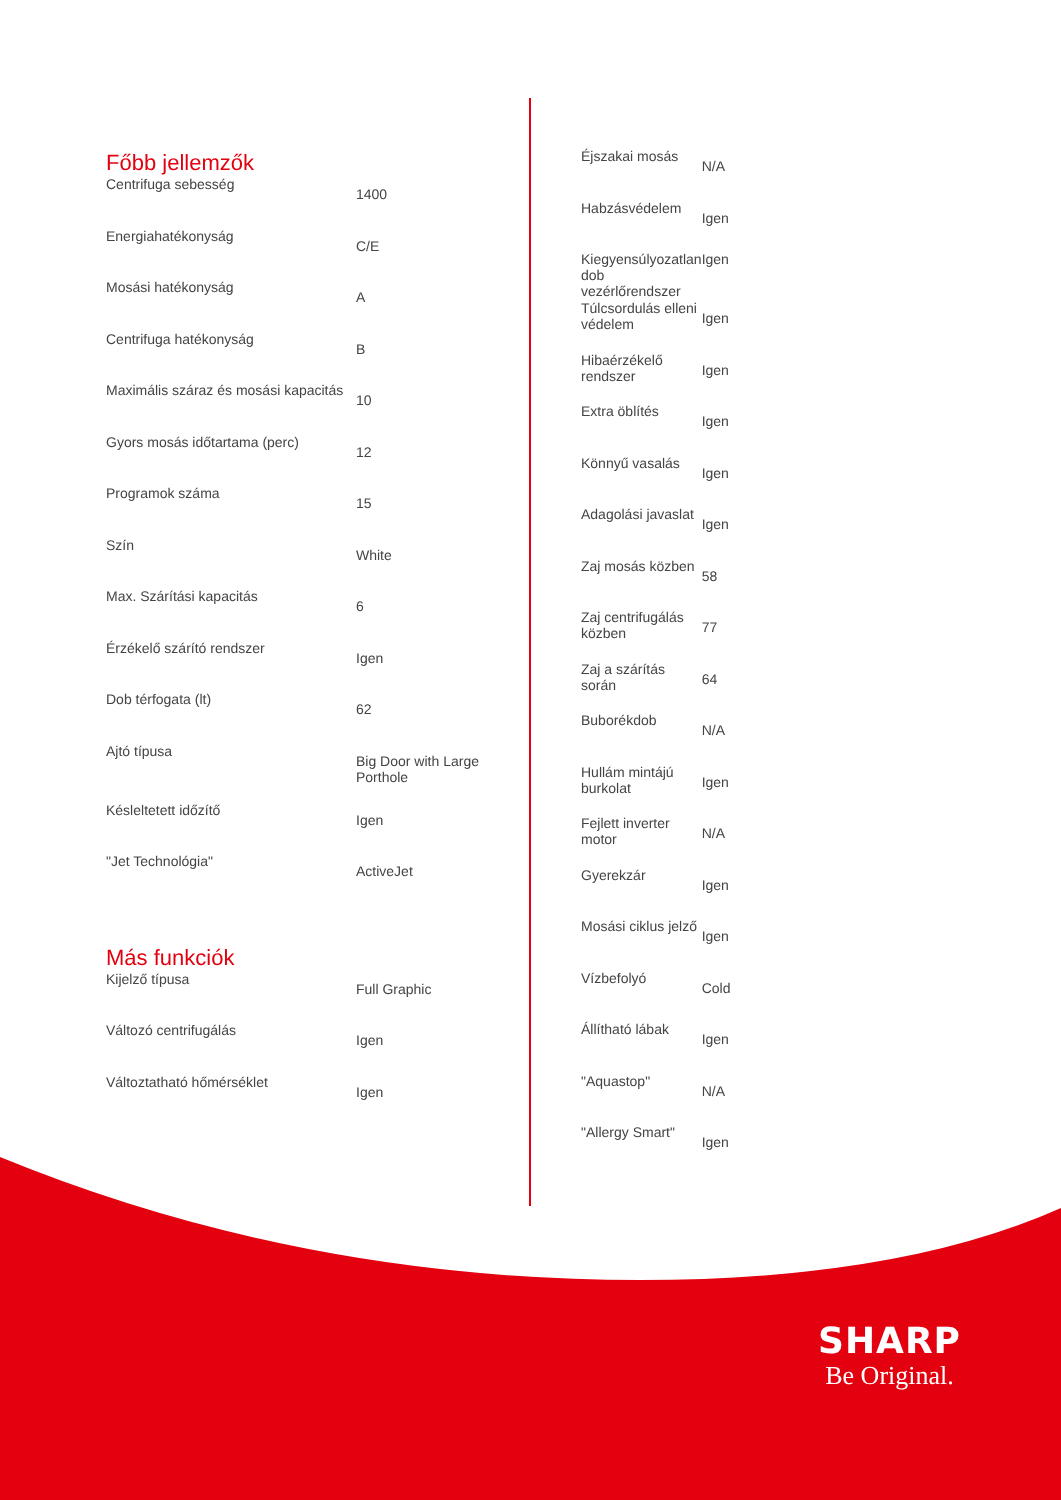Főbb jellemzők
| Centrifuga sebesség | 1400 |
| Energiahatékonyság | C/E |
| Mosási hatékonyság | A |
| Centrifuga hatékonyság | B |
| Maximális száraz és mosási kapacitás | 10 |
| Gyors mosás időtartama (perc) | 12 |
| Programok száma | 15 |
| Szín | White |
| Max. Szárítási kapacitás | 6 |
| Érzékelő szárító rendszer | Igen |
| Dob térfogata (lt) | 62 |
| Ajtó típusa | Big Door with Large Porthole |
| Késleltetett időzítő | Igen |
| "Jet Technológia" | ActiveJet |
Más funkciók
| Kijelző típusa | Full Graphic |
| Változó centrifugálás | Igen |
| Változtatható hőmérséklet | Igen |
| Éjszakai mosás | N/A |
| Habzásvédelem | Igen |
| Kiegyensúlyozatlan dob vezérlőrendszer | Igen |
| Túlcsordulás elleni védelem | Igen |
| Hibaérzékelő rendszer | Igen |
| Extra öblítés | Igen |
| Könnyű vasalás | Igen |
| Adagolási javaslat | Igen |
| Zaj mosás közben | 58 |
| Zaj centrifugálás közben | 77 |
| Zaj a szárítás során | 64 |
| Buborékdob | N/A |
| Hullám mintájú burkolat | Igen |
| Fejlett inverter motor | N/A |
| Gyerekzár | Igen |
| Mosási ciklus jelző | Igen |
| Vízbefolyó | Cold |
| Állítható lábak | Igen |
| "Aquastop" | N/A |
| "Allergy Smart" | Igen |
SHARP
Be Original.